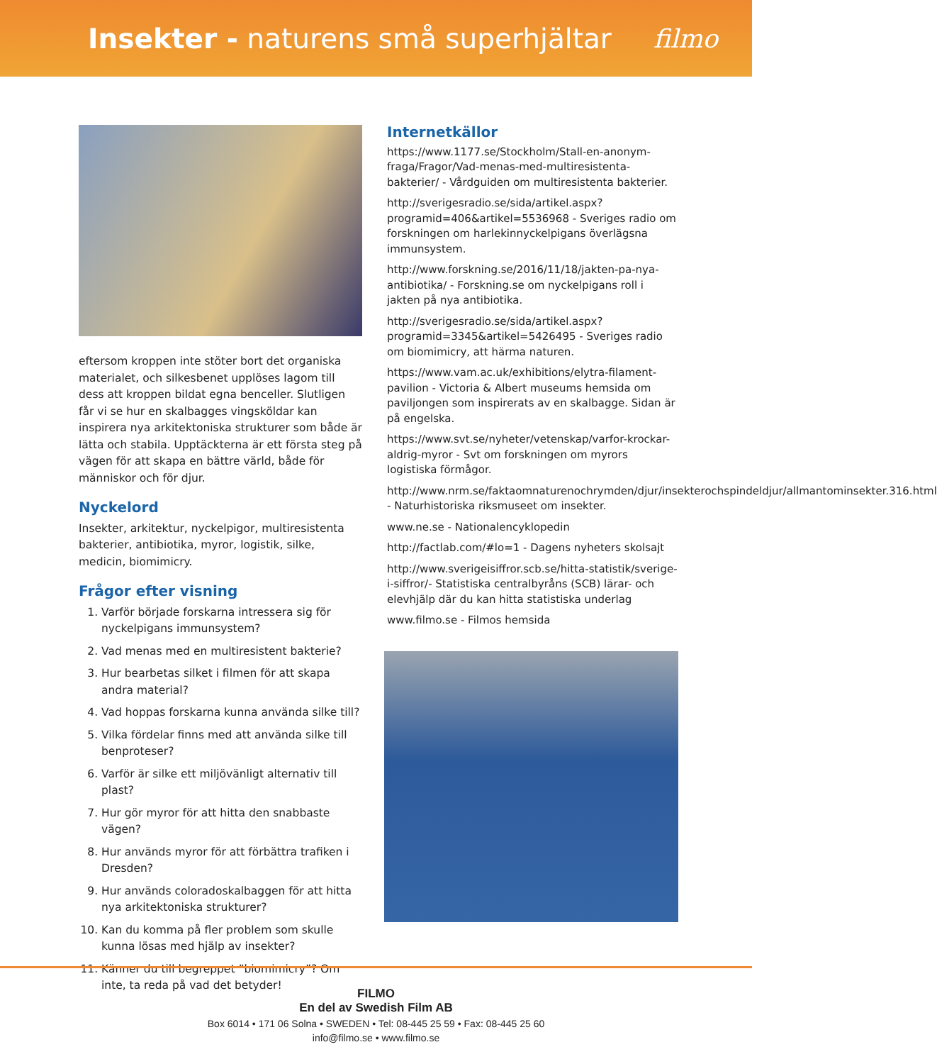Insekter - naturens små superhjältar
filmo
eftersom kroppen inte stöter bort det organiska materialet, och silkesbenet upplöses lagom till dess att kroppen bildat egna benceller. Slutligen får vi se hur en skalbagges vingsköldar kan inspirera nya arkitektoniska strukturer som både är lätta och stabila. Upptäckterna är ett första steg på vägen för att skapa en bättre värld, både för människor och för djur.
Nyckelord
Insekter, arkitektur, nyckelpigor, multiresistenta bakterier, antibiotika, myror, logistik, silke, medicin, biomimicry.
Frågor efter visning
1. Varför började forskarna intressera sig för nyckelpigans immunsystem?
2. Vad menas med en multiresistent bakterie?
3. Hur bearbetas silket i filmen för att skapa andra material?
4. Vad hoppas forskarna kunna använda silke till?
5. Vilka fördelar finns med att använda silke till benproteser?
6. Varför är silke ett miljövänligt alternativ till plast?
7. Hur gör myror för att hitta den snabbaste vägen?
8. Hur används myror för att förbättra trafiken i Dresden?
9. Hur används coloradoskalbaggen för att hitta nya arkitektoniska strukturer?
10. Kan du komma på fler problem som skulle kunna lösas med hjälp av insekter?
11. Känner du till begreppet ”biomimicry”? Om inte, ta reda på vad det betyder!
Internetkällor
https://www.1177.se/Stockholm/Stall-en-anonym-fraga/Fragor/Vad-menas-med-multiresistenta-bakterier/ - Vårdguiden om multiresistenta bakterier.
http://sverigesradio.se/sida/artikel.aspx?programid=406&artikel=5536968 - Sveriges radio om forskningen om harlekinnyckelpigans överlägsna immunsystem.
http://www.forskning.se/2016/11/18/jakten-pa-nya-antibiotika/ - Forskning.se om nyckelpigans roll i jakten på nya antibiotika.
http://sverigesradio.se/sida/artikel.aspx?programid=3345&artikel=5426495 - Sveriges radio om biomimicry, att härma naturen.
https://www.vam.ac.uk/exhibitions/elytra-filament-pavilion - Victoria & Albert museums hemsida om paviljongen som inspirerats av en skalbagge. Sidan är på engelska.
https://www.svt.se/nyheter/vetenskap/varfor-krockar-aldrig-myror - Svt om forskningen om myrors logistiska förmågor.
http://www.nrm.se/faktaomnaturenochrymden/djur/insekterochspindeldjur/allmantominsekter.316.html - Naturhistoriska riksmuseet om insekter.
www.ne.se - Nationalencyklopedin
http://factlab.com/#lo=1 - Dagens nyheters skolsajt
http://www.sverigeisiffror.scb.se/hitta-statistik/sverige-i-siffror/- Statistiska centralbyråns (SCB) lärar- och elevhjälp där du kan hitta statistiska underlag
www.filmo.se - Filmos hemsida
FILMO
En del av Swedish Film AB
Box 6014 • 171 06 Solna • SWEDEN • Tel: 08-445 25 59 • Fax: 08-445 25 60
info@filmo.se • www.filmo.se